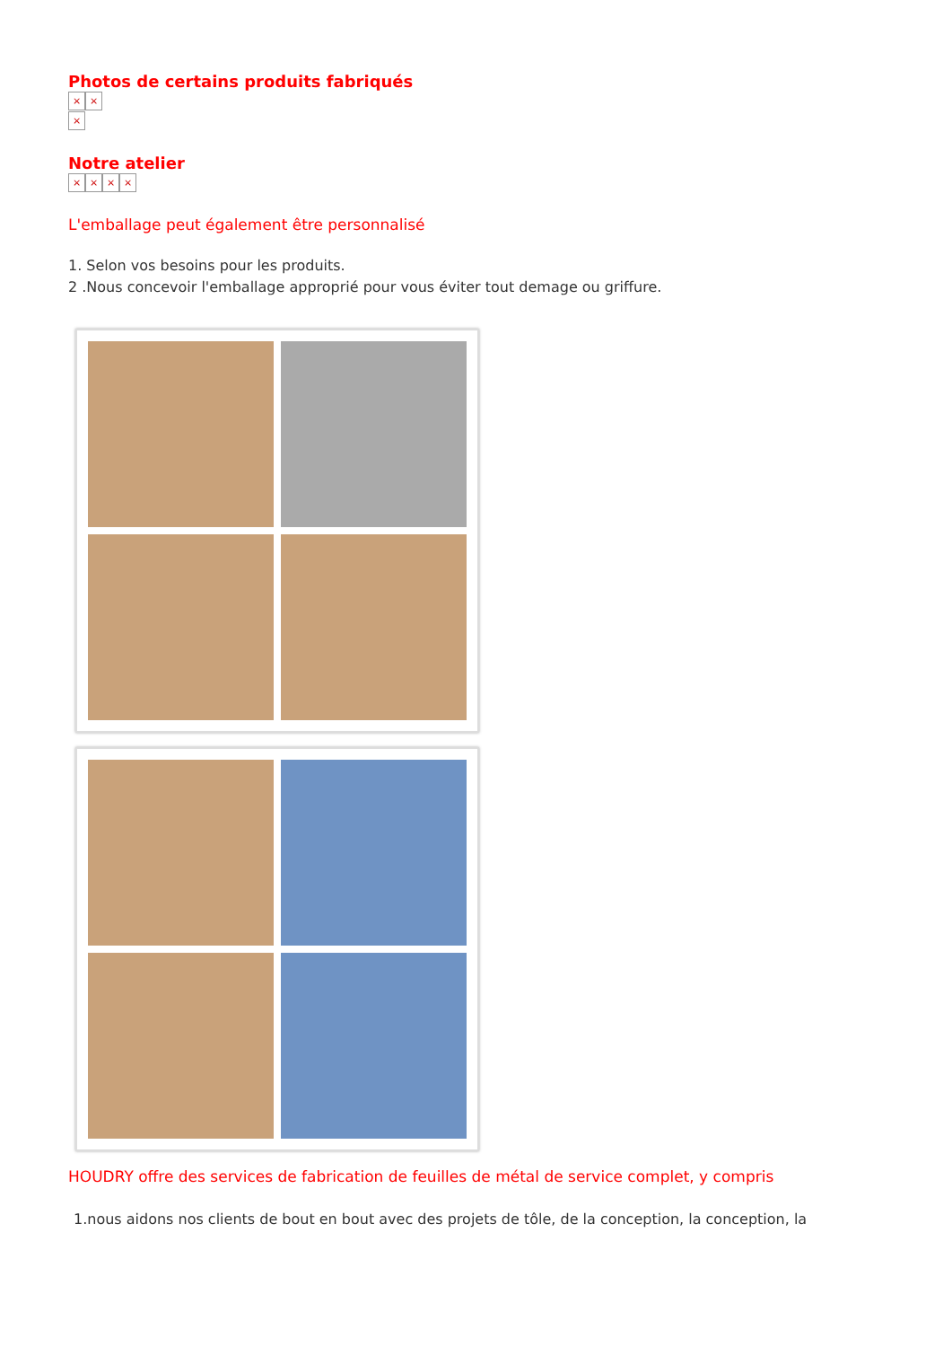Photos de certains produits fabriqués
× ×
×
Notre atelier
× × × ×
L'emballage peut également être personnalisé
1. Selon vos besoins pour les produits.
2 .Nous concevoir l'emballage approprié pour vous éviter tout demage ou griffure.
HOUDRY offre des services de fabrication de feuilles de métal de service complet, y compris
1.nous aidons nos clients de bout en bout avec des projets de tôle, de la conception, la conception, la